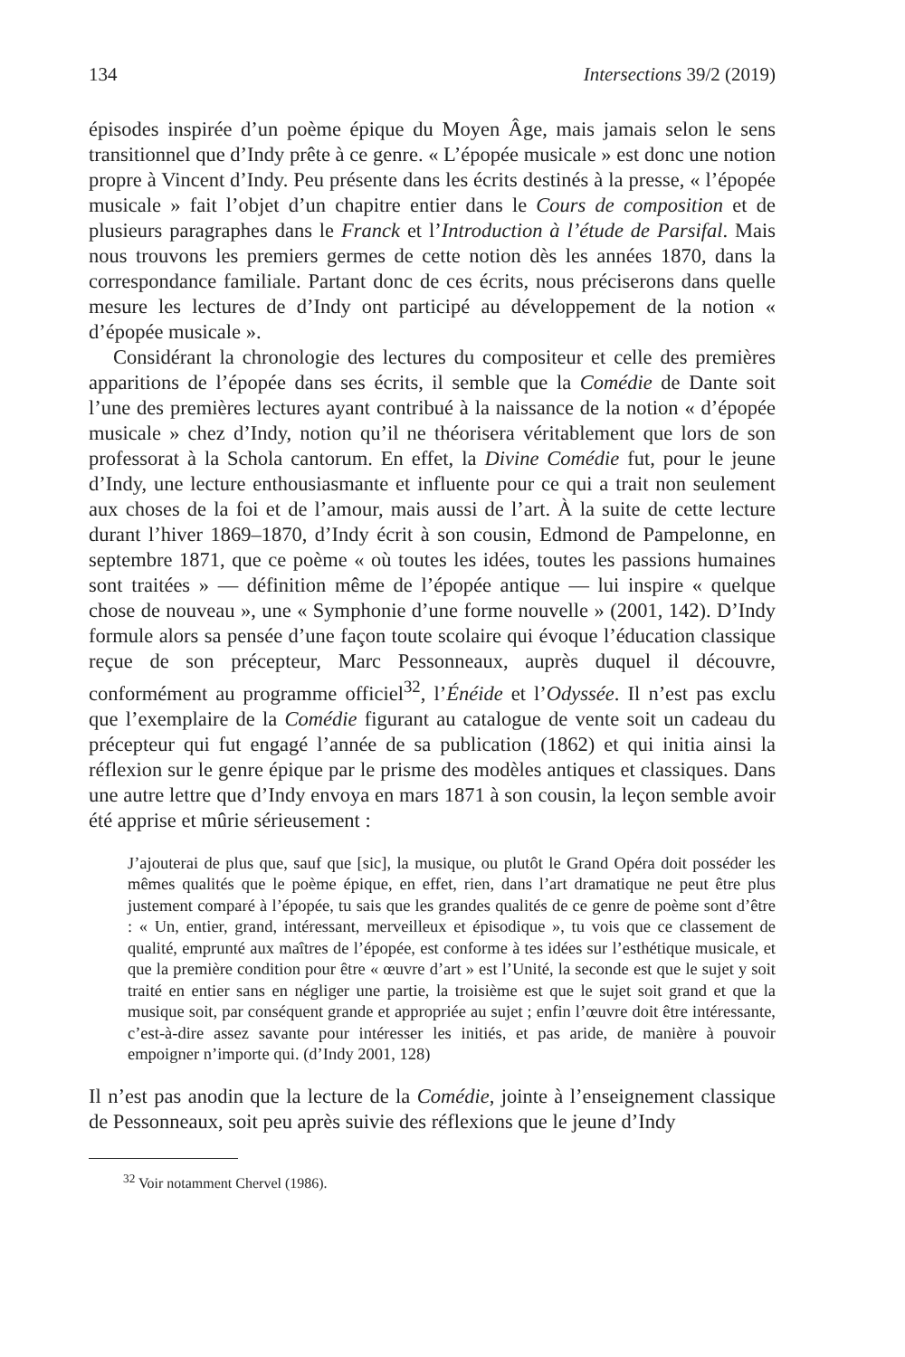134 Intersections 39/2 (2019)
épisodes inspirée d’un poème épique du Moyen Âge, mais jamais selon le sens transitionnel que d’Indy prête à ce genre. « L’épopée musicale » est donc une notion propre à Vincent d’Indy. Peu présente dans les écrits destinés à la presse, « l’épopée musicale » fait l’objet d’un chapitre entier dans le Cours de composition et de plusieurs paragraphes dans le Franck et l’Introduction à l’étude de Parsifal. Mais nous trouvons les premiers germes de cette notion dès les années 1870, dans la correspondance familiale. Partant donc de ces écrits, nous préciserons dans quelle mesure les lectures de d’Indy ont participé au développement de la notion « d’épopée musicale ».
Considérant la chronologie des lectures du compositeur et celle des premières apparitions de l’épopée dans ses écrits, il semble que la Comédie de Dante soit l’une des premières lectures ayant contribué à la naissance de la notion « d’épopée musicale » chez d’Indy, notion qu’il ne théorisera véritablement que lors de son professorat à la Schola cantorum. En effet, la Divine Comédie fut, pour le jeune d’Indy, une lecture enthousiasmante et influente pour ce qui a trait non seulement aux choses de la foi et de l’amour, mais aussi de l’art. À la suite de cette lecture durant l’hiver 1869–1870, d’Indy écrit à son cousin, Edmond de Pampelonne, en septembre 1871, que ce poème « où toutes les idées, toutes les passions humaines sont traitées » — définition même de l’épopée antique — lui inspire « quelque chose de nouveau », une « Symphonie d’une forme nouvelle » (2001, 142). D’Indy formule alors sa pensée d’une façon toute scolaire qui évoque l’éducation classique reçue de son précepteur, Marc Pessonneaux, auprès duquel il découvre, conformément au programme officiel<sup>32</sup>, l’Énéide et l’Odyssée. Il n’est pas exclu que l’exemplaire de la Comédie figurant au catalogue de vente soit un cadeau du précepteur qui fut engagé l’année de sa publication (1862) et qui initia ainsi la réflexion sur le genre épique par le prisme des modèles antiques et classiques. Dans une autre lettre que d’Indy envoya en mars 1871 à son cousin, la leçon semble avoir été apprise et mûrie sérieusement :
J’ajouterai de plus que, sauf que [sic], la musique, ou plutôt le Grand Opéra doit posséder les mêmes qualités que le poème épique, en effet, rien, dans l’art dramatique ne peut être plus justement comparé à l’épopée, tu sais que les grandes qualités de ce genre de poème sont d’être : « Un, entier, grand, intéressant, merveilleux et épisodique », tu vois que ce classement de qualité, emprunté aux maîtres de l’épopée, est conforme à tes idées sur l’esthétique musicale, et que la première condition pour être « œuvre d’art » est l’Unité, la seconde est que le sujet y soit traité en entier sans en négliger une partie, la troisième est que le sujet soit grand et que la musique soit, par conséquent grande et appropriée au sujet ; enfin l’œuvre doit être intéressante, c’est-à-dire assez savante pour intéresser les initiés, et pas aride, de manière à pouvoir empoigner n’importe qui. (d’Indy 2001, 128)
Il n’est pas anodin que la lecture de la Comédie, jointe à l’enseignement classique de Pessonneaux, soit peu après suivie des réflexions que le jeune d’Indy
<sup>32</sup> Voir notamment Chervel (1986).